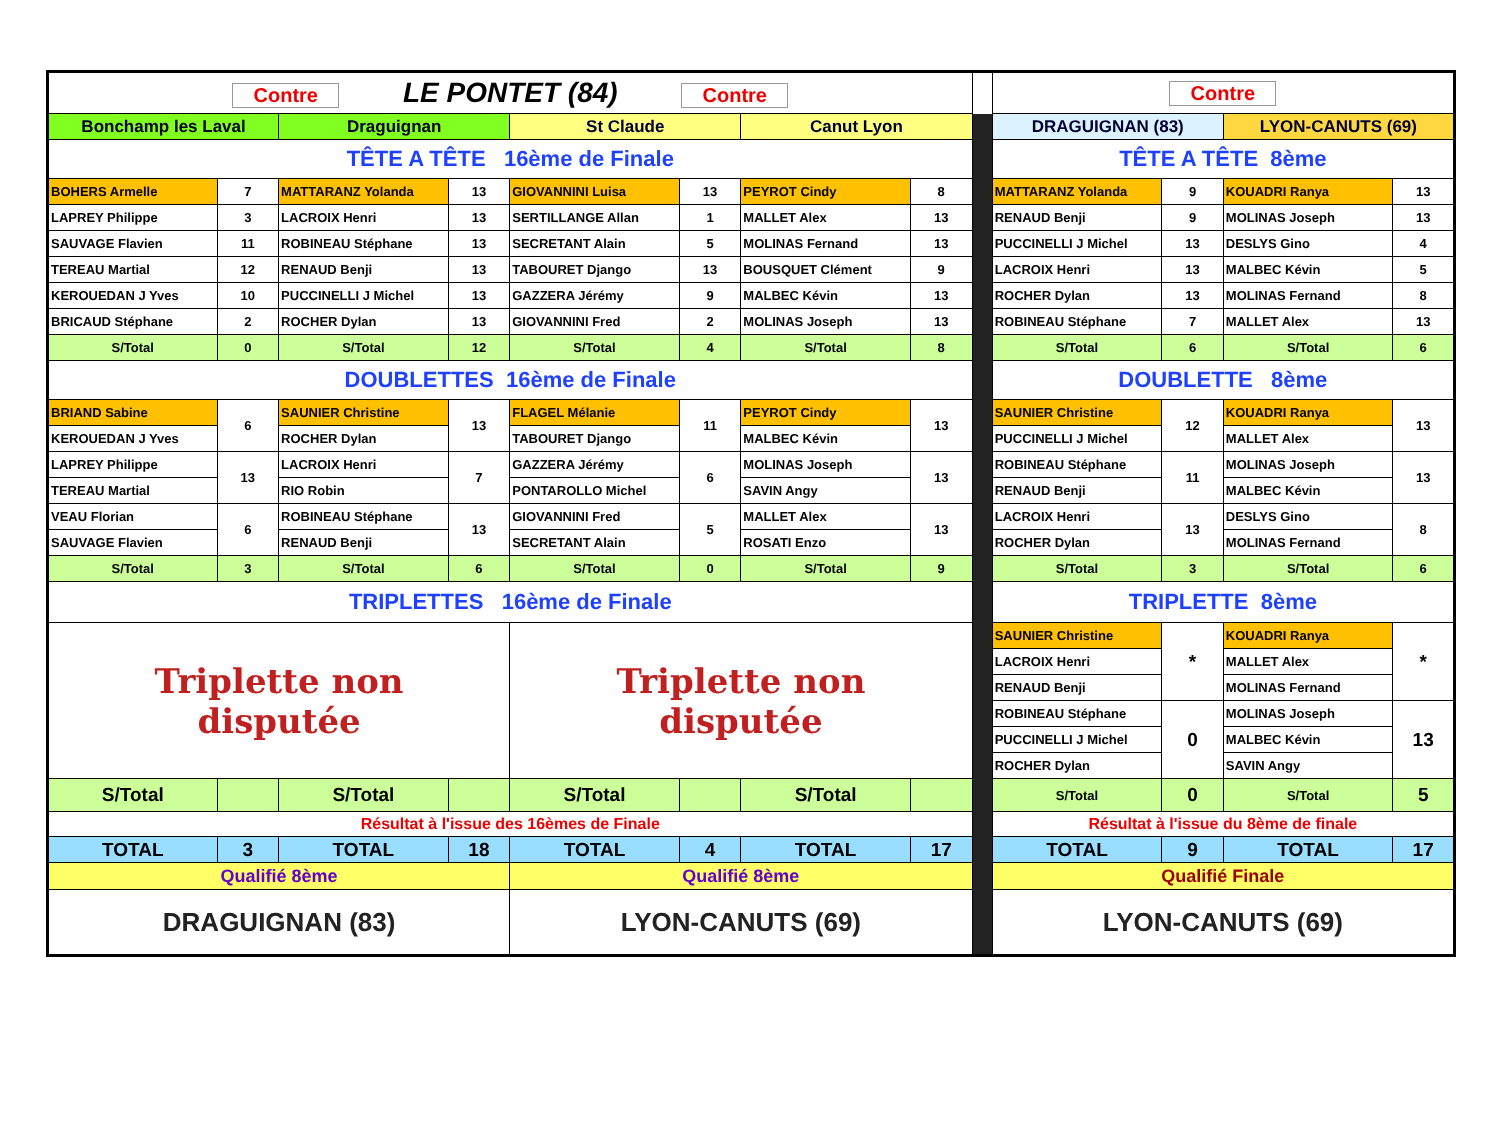| Contre LE PONTET (84) Contre | | | | | | | | | Contre | | | |
| Bonchamp les Laval | | Draguignan | | St Claude | | Canut Lyon | | | DRAGUIGNAN (83) | | LYON-CANUTS (69) | |
| TÊTE A TÊTE 16ème de Finale | | | | | | | | | TÊTE A TÊTE 8ème | | | |
| BOHERS Armelle | 7 | MATTARANZ Yolanda | 13 | GIOVANNINI Luisa | 13 | PEYROT Cindy | 8 | | MATTARANZ Yolanda | 9 | KOUADRI Ranya | 13 |
| LAPREY Philippe | 3 | LACROIX Henri | 13 | SERTILLANGE Allan | 1 | MALLET Alex | 13 | | RENAUD Benji | 9 | MOLINAS Joseph | 13 |
| SAUVAGE Flavien | 11 | ROBINEAU Stéphane | 13 | SECRETANT Alain | 5 | MOLINAS Fernand | 13 | | PUCCINELLI J Michel | 13 | DESLYS Gino | 4 |
| TEREAU Martial | 12 | RENAUD Benji | 13 | TABOURET Django | 13 | BOUSQUET Clément | 9 | | LACROIX Henri | 13 | MALBEC Kévin | 5 |
| KEROUEDAN J Yves | 10 | PUCCINELLI J Michel | 13 | GAZZERA Jérémy | 9 | MALBEC Kévin | 13 | | ROCHER Dylan | 13 | MOLINAS Fernand | 8 |
| BRICAUD Stéphane | 2 | ROCHER Dylan | 13 | GIOVANNINI Fred | 2 | MOLINAS Joseph | 13 | | ROBINEAU Stéphane | 7 | MALLET Alex | 13 |
| S/Total | 0 | S/Total | 12 | S/Total | 4 | S/Total | 8 | | S/Total | 6 | S/Total | 6 |
| DOUBLETTES 16ème de Finale | | | | | | | | | DOUBLETTE 8ème | | | |
| BRIAND Sabine | 6 | SAUNIER Christine | 13 | FLAGEL Mélanie | 11 | PEYROT Cindy | 13 | | SAUNIER Christine | 12 | KOUADRI Ranya | 13 |
| KEROUEDAN J Yves | | ROCHER Dylan | | TABOURET Django | | MALBEC Kévin | | | PUCCINELLI J Michel | | MALLET Alex | |
| LAPREY Philippe | 13 | LACROIX Henri | 7 | GAZZERA Jérémy | 6 | MOLINAS Joseph | 13 | | ROBINEAU Stéphane | 11 | MOLINAS Joseph | 13 |
| TEREAU Martial | | RIO Robin | | PONTAROLLO Michel | | SAVIN Angy | | | RENAUD Benji | | MALBEC Kévin | |
| VEAU Florian | 6 | ROBINEAU Stéphane | 13 | GIOVANNINI Fred | 5 | MALLET Alex | 13 | | LACROIX Henri | 13 | DESLYS Gino | 8 |
| SAUVAGE Flavien | | RENAUD Benji | | SECRETANT Alain | | ROSATI Enzo | | | ROCHER Dylan | | MOLINAS Fernand | |
| S/Total | 3 | S/Total | 6 | S/Total | 0 | S/Total | 9 | | S/Total | 3 | S/Total | 6 |
| TRIPLETTES 16ème de Finale | | | | | | | | | TRIPLETTE 8ème | | | |
| Triplette non disputée | | | | Triplette non disputée | | | | | SAUNIER Christine | * | KOUADRI Ranya | * |
| | | | | | | | | | LACROIX Henri | | MALLET Alex | |
| | | | | | | | | | RENAUD Benji | | MOLINAS Fernand | |
| | | | | | | | | | ROBINEAU Stéphane | 0 | MOLINAS Joseph | 13 |
| | | | | | | | | | PUCCINELLI J Michel | | MALBEC Kévin | |
| | | | | | | | | | ROCHER Dylan | | SAVIN Angy | |
| S/Total | | S/Total | | S/Total | | S/Total | | | S/Total | 0 | S/Total | 5 |
| Résultat à l'issue des 16èmes de Finale | | | | | | | | | Résultat à l'issue du 8ème de finale | | | |
| TOTAL | 3 | TOTAL | 18 | TOTAL | 4 | TOTAL | 17 | | TOTAL | 9 | TOTAL | 17 |
| Qualifié 8ème | | | | Qualifié 8ème | | | | | Qualifié Finale | | | |
| DRAGUIGNAN (83) | | | | LYON-CANUTS (69) | | | | | LYON-CANUTS (69) | | | |